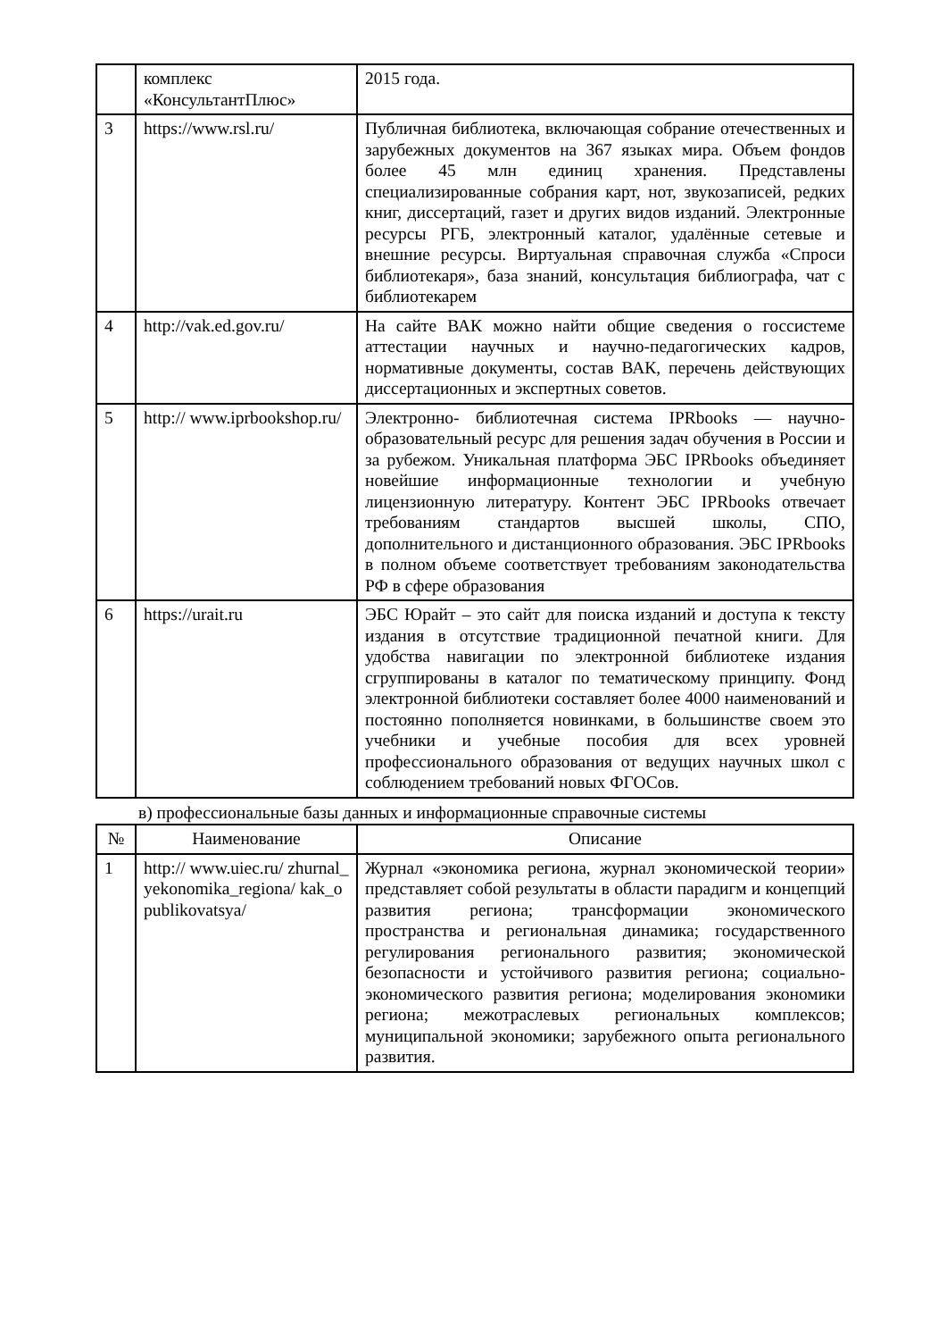| | комплекс «КонсультантПлюс» | 2015 года. |
| 3 | https://www.rsl.ru/ | Публичная библиотека, включающая собрание отечественных и зарубежных документов на 367 языках мира. Объем фондов более 45 млн единиц хранения. Представлены специализированные собрания карт, нот, звукозаписей, редких книг, диссертаций, газет и других видов изданий. Электронные ресурсы РГБ, электронный каталог, удалённые сетевые и внешние ресурсы. Виртуальная справочная служба «Спроси библиотекаря», база знаний, консультация библиографа, чат с библиотекарем |
| 4 | http://vak.ed.gov.ru/ | На сайте ВАК можно найти общие сведения о госсистеме аттестации научных и научно-педагогических кадров, нормативные документы, состав ВАК, перечень действующих диссертационных и экспертных советов. |
| 5 | http:// www.iprbookshop.ru/ | Электронно- библиотечная система IPRbooks — научно- образовательный ресурс для решения задач обучения в России и за рубежом. Уникальная платформа ЭБС IPRbooks объединяет новейшие информационные технологии и учебную лицензионную литературу. Контент ЭБС IPRbooks отвечает требованиям стандартов высшей школы, СПО, дополнительного и дистанционного образования. ЭБС IPRbooks в полном объеме соответствует требованиям законодательства РФ в сфере образования |
| 6 | https://urait.ru | ЭБС Юрайт – это сайт для поиска изданий и доступа к тексту издания в отсутствие традиционной печатной книги. Для удобства навигации по электронной библиотеке издания сгруппированы в каталог по тематическому принципу. Фонд электронной библиотеки составляет более 4000 наименований и постоянно пополняется новинками, в большинстве своем это учебники и учебные пособия для всех уровней профессионального образования от ведущих научных школ с соблюдением требований новых ФГОСов. |
в) профессиональные базы данных и информационные справочные системы
| № | Наименование | Описание |
| --- | --- | --- |
| 1 | http:// www.uiec.ru/ zhurnal_yekonomika_regiona/ kak_opublikovatsya/ | Журнал «экономика региона, журнал экономической теории» представляет собой результаты в области парадигм и концепций развития региона; трансформации экономического пространства и региональная динамика; государственного регулирования регионального развития; экономической безопасности и устойчивого развития региона; социально-экономического развития региона; моделирования экономики региона; межотраслевых региональных комплексов; муниципальной экономики; зарубежного опыта регионального развития. |